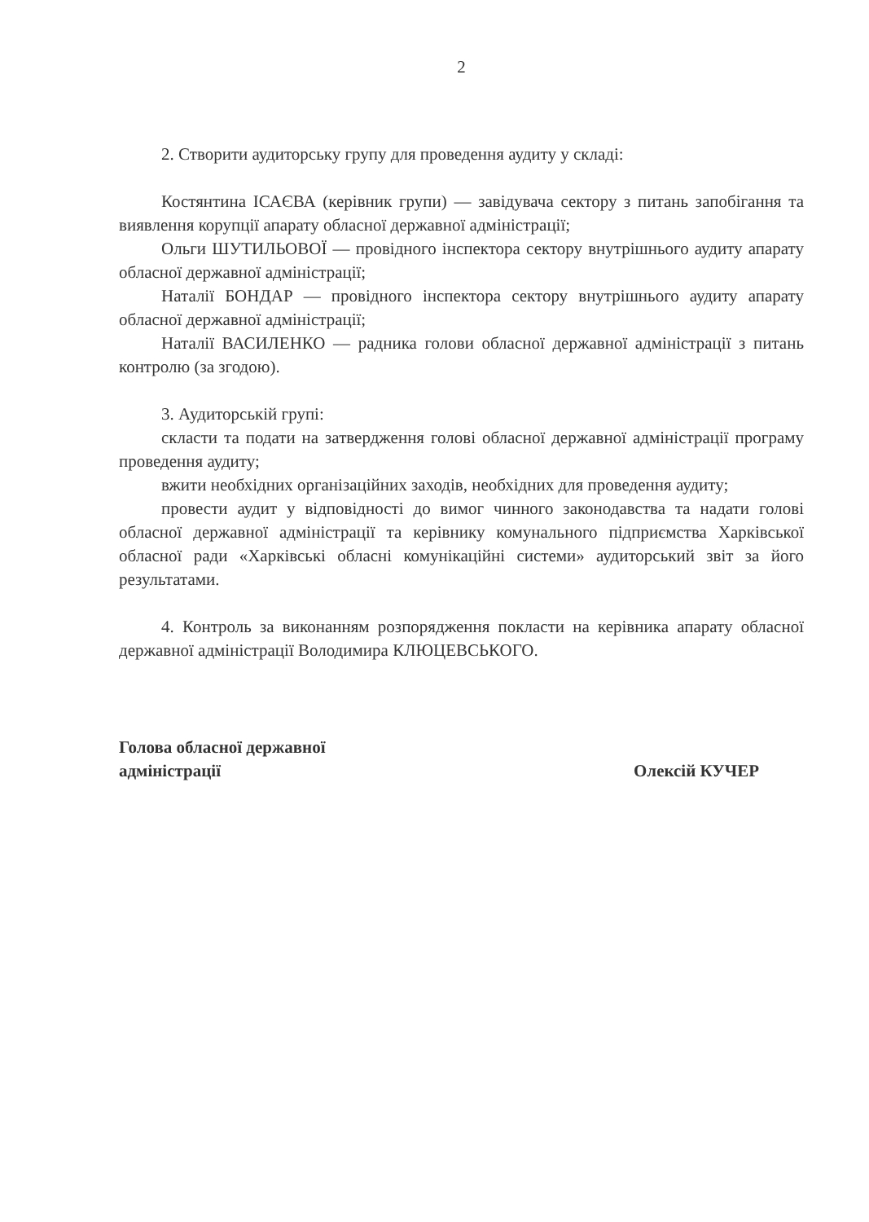2
2. Створити аудиторську групу для проведення аудиту у складі:
Костянтина ІСАЄВА (керівник групи) — завідувача сектору з питань запобігання та виявлення корупції апарату обласної державної адміністрації;
Ольги ШУТИЛЬОВОЇ — провідного інспектора сектору внутрішнього аудиту апарату обласної державної адміністрації;
Наталії БОНДАР — провідного інспектора сектору внутрішнього аудиту апарату обласної державної адміністрації;
Наталії ВАСИЛЕНКО — радника голови обласної державної адміністрації з питань контролю (за згодою).
3. Аудиторській групі:
скласти та подати на затвердження голові обласної державної адміністрації програму проведення аудиту;
вжити необхідних організаційних заходів, необхідних для проведення аудиту;
провести аудит у відповідності до вимог чинного законодавства та надати голові обласної державної адміністрації та керівнику комунального підприємства Харківської обласної ради «Харківські обласні комунікаційні системи» аудиторський звіт за його результатами.
4. Контроль за виконанням розпорядження покласти на керівника апарату обласної державної адміністрації Володимира КЛЮЦЕВСЬКОГО.
Голова обласної державної
адміністрації
Олексій КУЧЕР